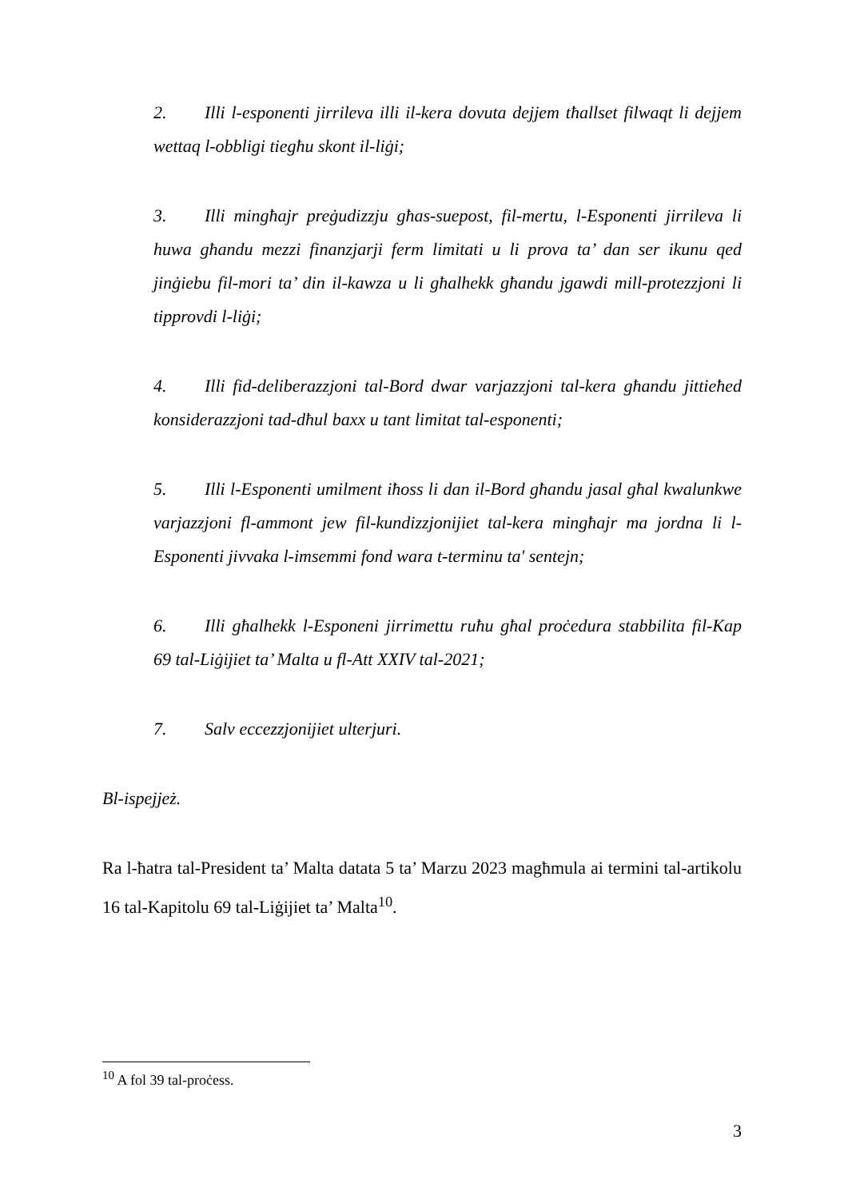2. Illi l-esponenti jirrileva illi il-kera dovuta dejjem tħallset filwaqt li dejjem wettaq l-obbligi tiegħu skont il-liġi;
3. Illi mingħajr preġudizzju għas-suepost, fil-mertu, l-Esponenti jirrileva li huwa għandu mezzi finanzjarji ferm limitati u li prova ta’ dan ser ikunu qed jinġiebu fil-mori ta’ din il-kawza u li għalhekk għandu jgawdi mill-protezzjoni li tipprovdi l-liġi;
4. Illi fid-deliberazzjoni tal-Bord dwar varjazzjoni tal-kera għandu jittieħed konsiderazzjoni tad-dħul baxx u tant limitat tal-esponenti;
5. Illi l-Esponenti umilment iħoss li dan il-Bord għandu jasal għal kwalunkwe varjazzjoni fl-ammont jew fil-kundizzjonijiet tal-kera mingħajr ma jordna li l-Esponenti jivvaka l-imsemmi fond wara t-terminu ta' sentejn;
6. Illi għalhekk l-Esponeni jirrimettu ruħu għal proċedura stabbilita fil-Kap 69 tal-Liġijiet ta’ Malta u fl-Att XXIV tal-2021;
7. Salv eccezzjonijiet ulterjuri.
Bl-ispejjeż.
Ra l-ħatra tal-President ta’ Malta datata 5 ta’ Marzu 2023 magħmula ai termini tal-artikolu 16 tal-Kapitolu 69 tal-Liġijiet ta’ Malta<sup>10</sup>.
<sup>10</sup> A fol 39 tal-proċess.
3